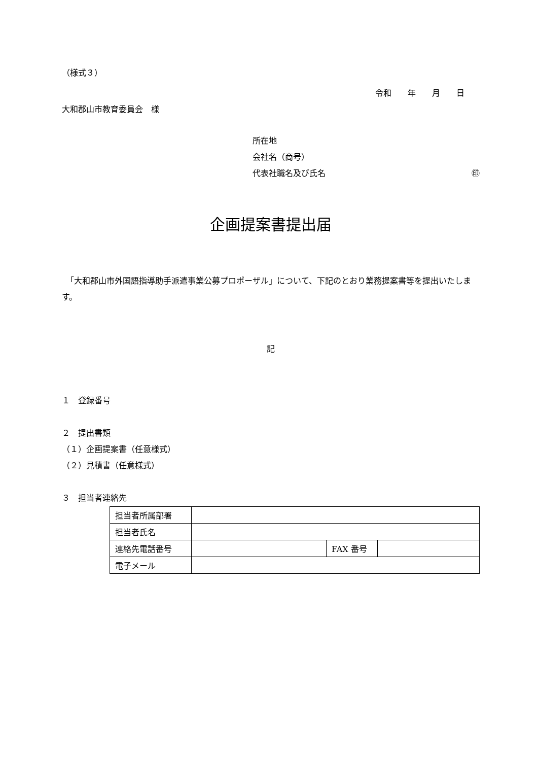（様式３）
令和　　年　　月　　日
大和郡山市教育委員会　様
所在地
会社名（商号）
代表社職名及び氏名 ㊞
企画提案書提出届
　「大和郡山市外国語指導助手派遣事業公募プロポーザル」について、下記のとおり業務提案書等を提出いたします。
記
１　登録番号
２　提出書類
（１）企画提案書（任意様式）
（２）見積書（任意様式）
３　担当者連絡先
| 担当者所属部署 | | | |
| 担当者氏名 | | | |
| 連絡先電話番号 | | FAX 番号 | |
| 電子メール | | | |